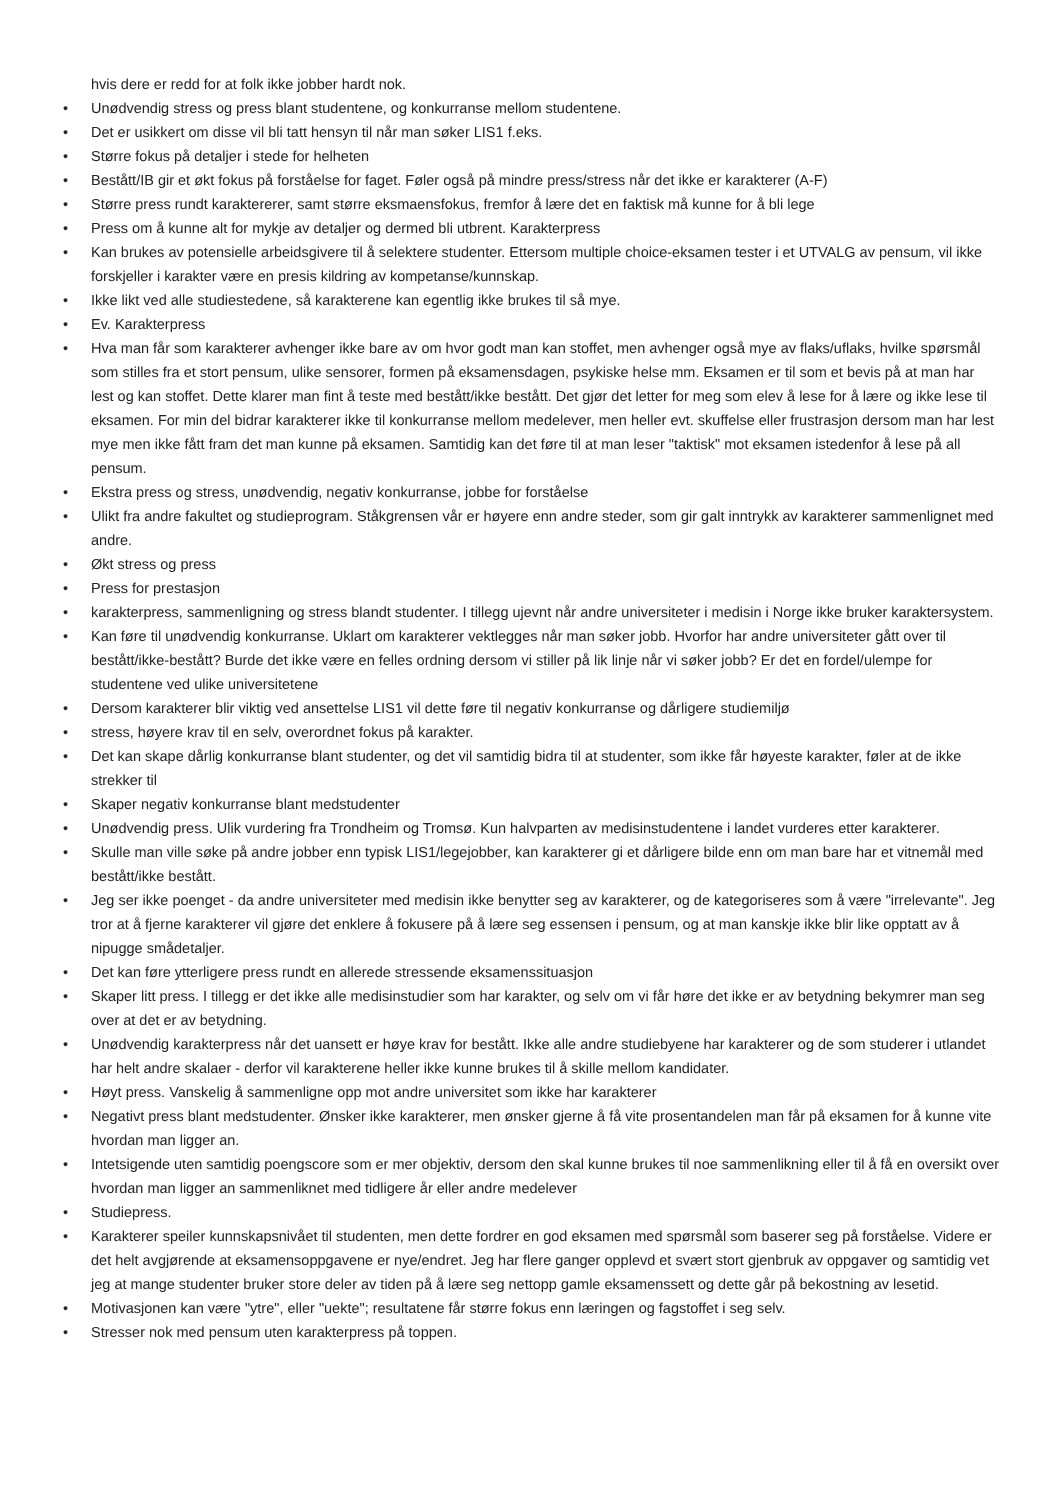hvis dere er redd for at folk ikke jobber hardt nok.
• Unødvendig stress og press blant studentene, og konkurranse mellom studentene.
• Det er usikkert om disse vil bli tatt hensyn til når man søker LIS1 f.eks.
• Større fokus på detaljer i stede for helheten
• Bestått/IB gir et økt fokus på forståelse for faget. Føler også på mindre press/stress når det ikke er karakterer (A-F)
• Større press rundt karaktererer, samt større eksmaensfokus, fremfor å lære det en faktisk må kunne for å bli lege
• Press om å kunne alt for mykje av detaljer og dermed bli utbrent. Karakterpress
• Kan brukes av potensielle arbeidsgivere til å selektere studenter. Ettersom multiple choice-eksamen tester i et UTVALG av pensum, vil ikke forskjeller i karakter være en presis kildring av kompetanse/kunnskap.
• Ikke likt ved alle studiestedene, så karakterene kan egentlig ikke brukes til så mye.
• Ev. Karakterpress
• Hva man får som karakterer avhenger ikke bare av om hvor godt man kan stoffet, men avhenger også mye av flaks/uflaks, hvilke spørsmål som stilles fra et stort pensum, ulike sensorer, formen på eksamensdagen, psykiske helse mm. Eksamen er til som et bevis på at man har lest og kan stoffet. Dette klarer man fint å teste med bestått/ikke bestått. Det gjør det letter for meg som elev å lese for å lære og ikke lese til eksamen. For min del bidrar karakterer ikke til konkurranse mellom medelever, men heller evt. skuffelse eller frustrasjon dersom man har lest mye men ikke fått fram det man kunne på eksamen. Samtidig kan det føre til at man leser "taktisk" mot eksamen istedenfor å lese på all pensum.
• Ekstra press og stress, unødvendig, negativ konkurranse, jobbe for forståelse
• Ulikt fra andre fakultet og studieprogram. Ståkgrensen vår er høyere enn andre steder, som gir galt inntrykk av karakterer sammenlignet med andre.
• Økt stress og press
• Press for prestasjon
• karakterpress, sammenligning og stress blandt studenter. I tillegg ujevnt når andre universiteter i medisin i Norge ikke bruker karaktersystem.
• Kan føre til unødvendig konkurranse. Uklart om karakterer vektlegges når man søker jobb. Hvorfor har andre universiteter gått over til bestått/ikke-bestått? Burde det ikke være en felles ordning dersom vi stiller på lik linje når vi søker jobb? Er det en fordel/ulempe for studentene ved ulike universitetene
• Dersom karakterer blir viktig ved ansettelse LIS1 vil dette føre til negativ konkurranse og dårligere studiemiljø
• stress, høyere krav til en selv, overordnet fokus på karakter.
• Det kan skape dårlig konkurranse blant studenter, og det vil samtidig bidra til at studenter, som ikke får høyeste karakter, føler at de ikke strekker til
• Skaper negativ konkurranse blant medstudenter
• Unødvendig press. Ulik vurdering fra Trondheim og Tromsø. Kun halvparten av medisinstudentene i landet vurderes etter karakterer.
• Skulle man ville søke på andre jobber enn typisk LIS1/legejobber, kan karakterer gi et dårligere bilde enn om man bare har et vitnemål med bestått/ikke bestått.
• Jeg ser ikke poenget - da andre universiteter med medisin ikke benytter seg av karakterer, og de kategoriseres som å være "irrelevante". Jeg tror at å fjerne karakterer vil gjøre det enklere å fokusere på å lære seg essensen i pensum, og at man kanskje ikke blir like opptatt av å nipugge smådetaljer.
• Det kan føre ytterligere press rundt en allerede stressende eksamenssituasjon
• Skaper litt press. I tillegg er det ikke alle medisinstudier som har karakter, og selv om vi får høre det ikke er av betydning bekymrer man seg over at det er av betydning.
• Unødvendig karakterpress når det uansett er høye krav for bestått. Ikke alle andre studiebyene har karakterer og de som studerer i utlandet har helt andre skalaer - derfor vil karakterene heller ikke kunne brukes til å skille mellom kandidater.
• Høyt press. Vanskelig å sammenligne opp mot andre universitet som ikke har karakterer
• Negativt press blant medstudenter. Ønsker ikke karakterer, men ønsker gjerne å få vite prosentandelen man får på eksamen for å kunne vite hvordan man ligger an.
• Intetsigende uten samtidig poengscore som er mer objektiv, dersom den skal kunne brukes til noe sammenlikning eller til å få en oversikt over hvordan man ligger an sammenliknet med tidligere år eller andre medelever
• Studiepress.
• Karakterer speiler kunnskapsnivået til studenten, men dette fordrer en god eksamen med spørsmål som baserer seg på forståelse. Videre er det helt avgjørende at eksamensoppgavene er nye/endret. Jeg har flere ganger opplevd et svært stort gjenbruk av oppgaver og samtidig vet jeg at mange studenter bruker store deler av tiden på å lære seg nettopp gamle eksamenssett og dette går på bekostning av lesetid.
• Motivasjonen kan være "ytre", eller "uekte"; resultatene får større fokus enn læringen og fagstoffet i seg selv.
• Stresser nok med pensum uten karakterpress på toppen.